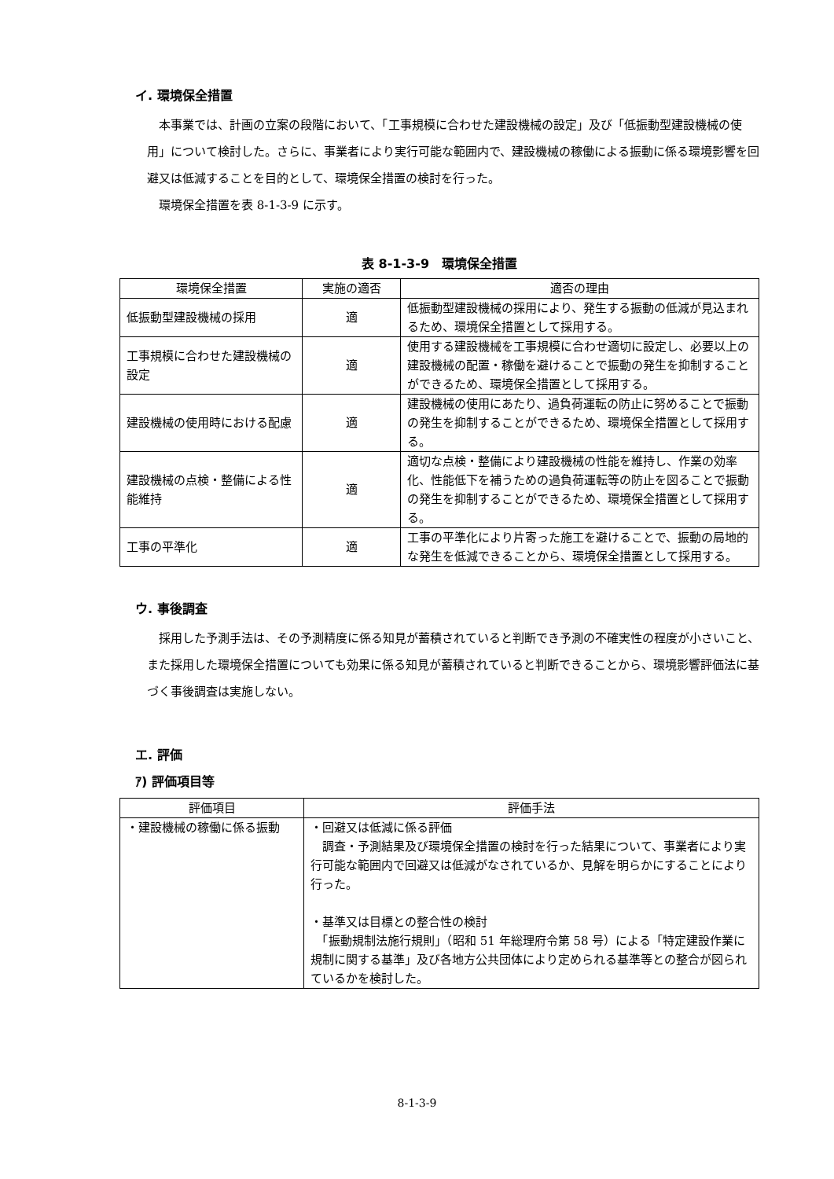イ. 環境保全措置
本事業では、計画の立案の段階において、「工事規模に合わせた建設機械の設定」及び「低振動型建設機械の使用」について検討した。さらに、事業者により実行可能な範囲内で、建設機械の稼働による振動に係る環境影響を回避又は低減することを目的として、環境保全措置の検討を行った。
環境保全措置を表 8-1-3-9 に示す。
表 8-1-3-9　環境保全措置
| 環境保全措置 | 実施の適否 | 適否の理由 |
| --- | --- | --- |
| 低振動型建設機械の採用 | 適 | 低振動型建設機械の採用により、発生する振動の低減が見込まれるため、環境保全措置として採用する。 |
| 工事規模に合わせた建設機械の設定 | 適 | 使用する建設機械を工事規模に合わせ適切に設定し、必要以上の建設機械の配置・稼働を避けることで振動の発生を抑制することができるため、環境保全措置として採用する。 |
| 建設機械の使用時における配慮 | 適 | 建設機械の使用にあたり、過負荷運転の防止に努めることで振動の発生を抑制することができるため、環境保全措置として採用する。 |
| 建設機械の点検・整備による性能維持 | 適 | 適切な点検・整備により建設機械の性能を維持し、作業の効率化、性能低下を補うための過負荷運転等の防止を図ることで振動の発生を抑制することができるため、環境保全措置として採用する。 |
| 工事の平準化 | 適 | 工事の平準化により片寄った施工を避けることで、振動の局地的な発生を低減できることから、環境保全措置として採用する。 |
ウ. 事後調査
採用した予測手法は、その予測精度に係る知見が蓄積されていると判断でき予測の不確実性の程度が小さいこと、また採用した環境保全措置についても効果に係る知見が蓄積されていると判断できることから、環境影響評価法に基づく事後調査は実施しない。
エ. 評価
ｱ) 評価項目等
| 評価項目 | 評価手法 |
| --- | --- |
| ・建設機械の稼働に係る振動 | ・回避又は低減に係る評価 調査・予測結果及び環境保全措置の検討を行った結果について、事業者により実行可能な範囲内で回避又は低減がなされているか、見解を明らかにすることにより行った。 ・基準又は目標との整合性の検討 「振動規制法施行規則」（昭和 51 年総理府令第 58 号）による「特定建設作業に規制に関する基準」及び各地方公共団体により定められる基準等との整合が図られているかを検討した。 |
8-1-3-9